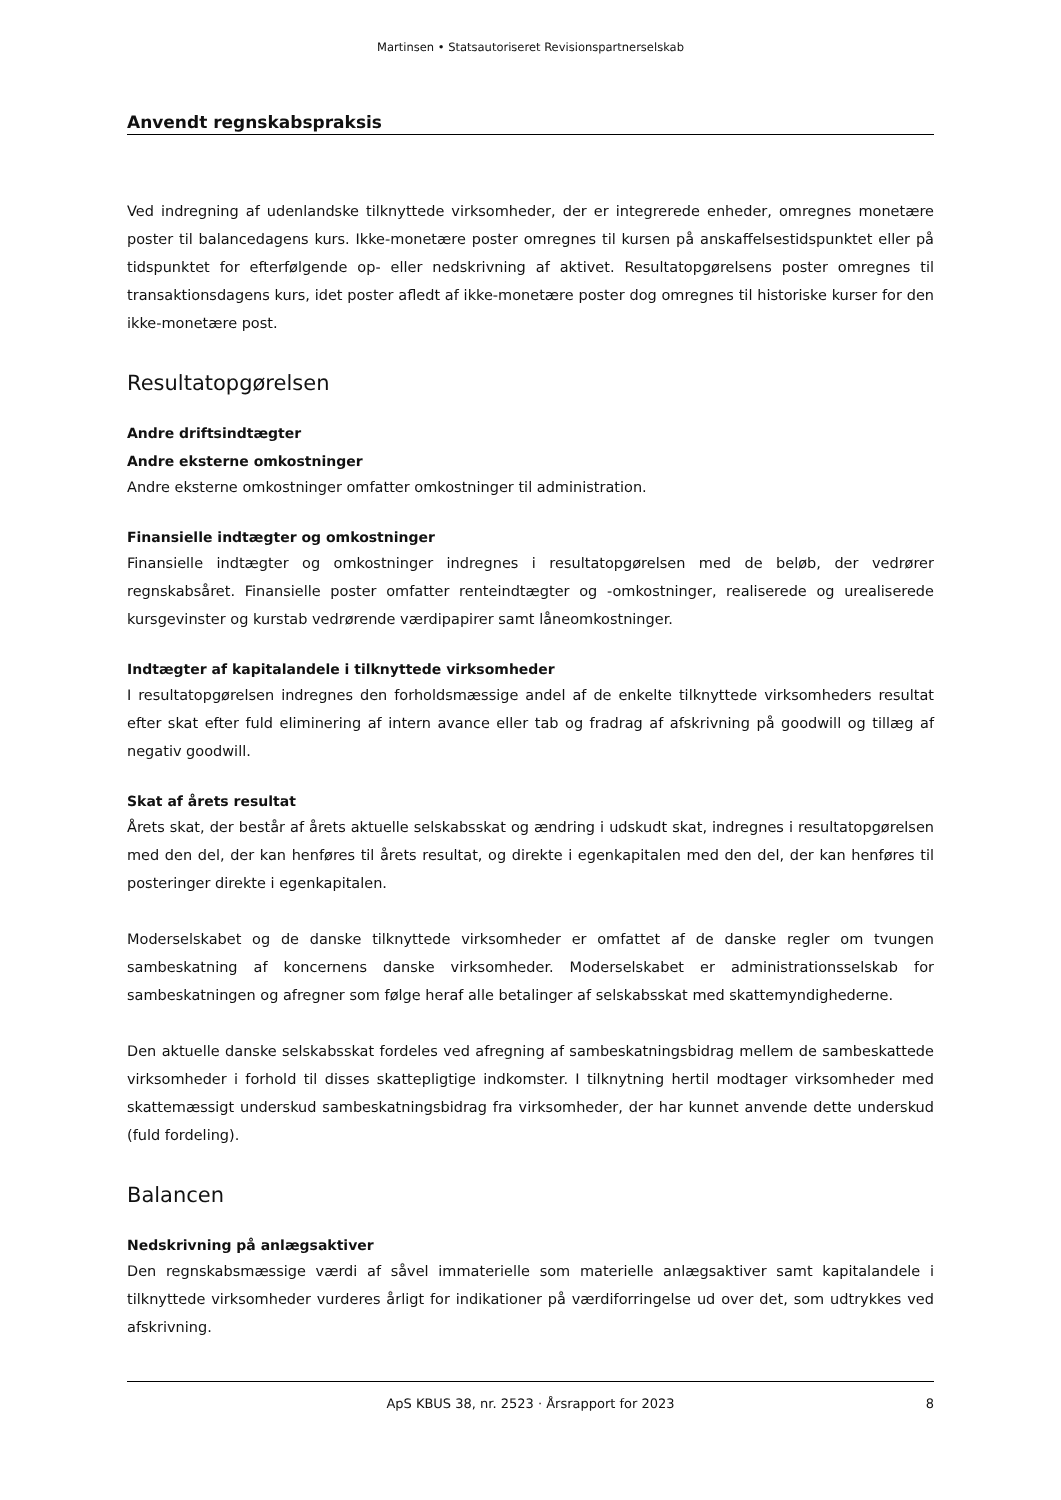Martinsen • Statsautoriseret Revisionspartnerselskab
Anvendt regnskabspraksis
Ved indregning af udenlandske tilknyttede virksomheder, der er integrerede enheder, omregnes monetære poster til balancedagens kurs. Ikke-monetære poster omregnes til kursen på anskaffelsestidspunktet eller på tidspunktet for efterfølgende op- eller nedskrivning af aktivet. Resultatopgørelsens poster omregnes til transaktionsdagens kurs, idet poster afledt af ikke-monetære poster dog omregnes til historiske kurser for den ikke-monetære post.
Resultatopgørelsen
Andre driftsindtægter
Andre eksterne omkostninger
Andre eksterne omkostninger omfatter omkostninger til administration.
Finansielle indtægter og omkostninger
Finansielle indtægter og omkostninger indregnes i resultatopgørelsen med de beløb, der vedrører regnskabsåret. Finansielle poster omfatter renteindtægter og -omkostninger, realiserede og urealiserede kursgevinster og kurstab vedrørende værdipapirer samt låneomkostninger.
Indtægter af kapitalandele i tilknyttede virksomheder
I resultatopgørelsen indregnes den forholdsmæssige andel af de enkelte tilknyttede virksomheders resultat efter skat efter fuld eliminering af intern avance eller tab og fradrag af afskrivning på goodwill og tillæg af negativ goodwill.
Skat af årets resultat
Årets skat, der består af årets aktuelle selskabsskat og ændring i udskudt skat, indregnes i resultatopgørelsen med den del, der kan henføres til årets resultat, og direkte i egenkapitalen med den del, der kan henføres til posteringer direkte i egenkapitalen.
Moderselskabet og de danske tilknyttede virksomheder er omfattet af de danske regler om tvungen sambeskatning af koncernens danske virksomheder. Moderselskabet er administrationsselskab for sambeskatningen og afregner som følge heraf alle betalinger af selskabsskat med skattemyndighederne.
Den aktuelle danske selskabsskat fordeles ved afregning af sambeskatningsbidrag mellem de sambeskattede virksomheder i forhold til disses skattepligtige indkomster. I tilknytning hertil modtager virksomheder med skattemæssigt underskud sambeskatningsbidrag fra virksomheder, der har kunnet anvende dette underskud (fuld fordeling).
Balancen
Nedskrivning på anlægsaktiver
Den regnskabsmæssige værdi af såvel immaterielle som materielle anlægsaktiver samt kapitalandele i tilknyttede virksomheder vurderes årligt for indikationer på værdiforringelse ud over det, som udtrykkes ved afskrivning.
ApS KBUS 38, nr. 2523 · Årsrapport for 2023 8